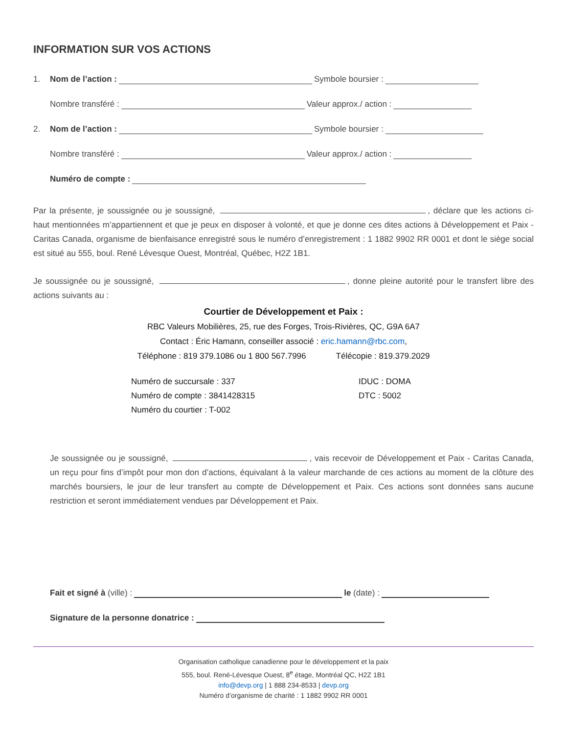INFORMATION SUR VOS ACTIONS
1. Nom de l’action : Symbole boursier :
Nombre transféré : Valeur approx./ action :
2. Nom de l’action : Symbole boursier :
Nombre transféré : Valeur approx./ action :
Numéro de compte :
Par la présente, je soussignée ou je soussigné, , déclare que les actions ci-haut mentionnées m’appartiennent et que je peux en disposer à volonté, et que je donne ces dites actions à Développement et Paix - Caritas Canada, organisme de bienfaisance enregistré sous le numéro d’enregistrement : 1 1882 9902 RR 0001 et dont le siège social est situé au 555, boul. René Lévesque Ouest, Montréal, Québec, H2Z 1B1.
Je soussignée ou je soussigné, , donne pleine autorité pour le transfert libre des actions suivants au :
Courtier de Développement et Paix :
RBC Valeurs Mobilières, 25, rue des Forges, Trois-Rivières, QC, G9A 6A7
Contact : Éric Hamann, conseiller associé : eric.hamann@rbc.com,
Téléphone : 819 379.1086 ou 1 800 567.7996 Télécopie : 819.379.2029
Numéro de succursale : 337
Numéro de compte : 3841428315
Numéro du courtier : T-002
IDUC : DOMA
DTC : 5002
Je soussignée ou je soussigné, , vais recevoir de Développement et Paix - Caritas Canada, un reçu pour fins d’impôt pour mon don d’actions, équivalant à la valeur marchande de ces actions au moment de la clôture des marchés boursiers, le jour de leur transfert au compte de Développement et Paix. Ces actions sont données sans aucune restriction et seront immédiatement vendues par Développement et Paix.
Fait et signé à (ville) : le (date) :
Signature de la personne donatrice :
Organisation catholique canadienne pour le développement et la paix
555, boul. René-Lévesque Ouest, 8<sup>e</sup> étage, Montréal QC, H2Z 1B1
info@devp.org | 1 888 234-8533 | devp.org
Numéro d’organisme de charité : 1 1882 9902 RR 0001